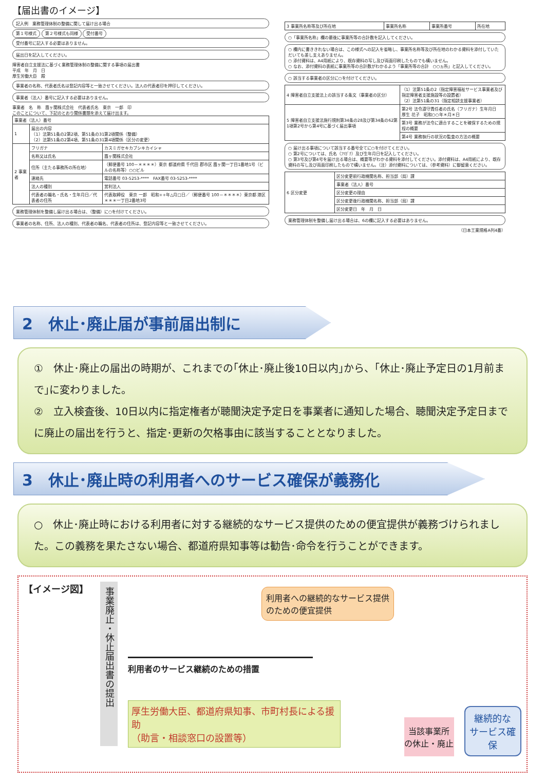【届出書のイメージ】
記入例　業務管理体制の整備に関して届け出る場合
第１号様式 第２号様式も同様 受付番号
受付番号に記入する必要はありません。
届出日を記入してください。
障害者自立支援法に基づく業務管理体制の整備に関する事項の届出書
平成　年　月　日
厚生労働大臣　殿
事業者の名称、代表者氏名は登記内容等と一致させてください。法人の代表者印を押印してください。
事業者（法人）番号に記入する必要はありません。
事業者　名　称　霞ヶ関株式会社　代表者氏名　東京　一郎　印
このことについて、下記のとおり関係書類を添えて届け出ます。
| 事業者（法人）番号 | | |
| 1 | 届出の内容 （1）法第51条の2第2項、第51条の31第2項関係（整備） （2）法第51条の2第4項、第51条の31第4項関係（区分の変更） | |
| 2 事業者 | フリガナ | カスミガセキカブシキカイシャ |
| | 名称又は氏名 | 霞ヶ関株式会社 |
| | 住所（主たる事務所の所在地） | （郵便番号 100－＊＊＊＊）東京 都道府県 千代田 郡市区 霞ヶ関一丁目1番地1号（ビルの名称等）○○ビル |
| | 連絡先 | 電話番号 03-5253-**** FAX番号 03-5253-**** |
| | 法人の種別 | 営利法人 |
| | 代表者の職名・氏名・生年月日／代表者の住所 | 代表取締役 東京 一郎 昭和++年△月□日／（郵便番号 100－＊＊＊＊）東京都 港区 ＊＊＊一丁目2番地3号 |
業務管理体制を整備し届け出る場合は、（整備）に○を付けてください。
事業者の名称、住所、法人の種別、代表者の職名、代表者の住所は、登記内容等と一致させてください。
| 3 事業所名称等及び所在地 | 事業所名称 | 事業所番号 | 所在地 |
○「事業所名称」欄の最後に事業所等の合計数を記入してください。
○ 欄内に書ききれない場合は、この様式への記入を省略し、事業所名称等及び所在地のわかる資料を添付していただいても差し支えありません。
○ 添付資料は、A4用紙により、既存資料の写し及び両面印刷したものでも構いません。
○ なお、添付資料の表紙に事業所等の合計数がわかるよう「事業所等の合計　○○ヵ所」と記入してください。
○ 該当する事業者の区分に○を付けてください。
| 4 障害者自立支援法上の該当する条文（事業者の区分） | （1）法第51条の2（指定障害福祉サービス事業者及び指定障害者支援施設等の設置者） （2）法第51条の31（指定相談支援事業者） |
| 5 障害者自立支援法施行規則第34条の28及び第34条の62第1項第2号から第4号に基づく届出事項 | 第2号 法令遵守責任者の氏名（フリガナ）生年月日 厚生 花子 昭和○○年＊月＊日 |
| | 第3号 業務が法令に適合することを確保するための規程の概要 |
| | 第4号 業務執行の状況の監査の方法の概要 |
○ 届け出る事項について該当する番号全てに○を付けてください。
○ 第2号については、氏名（ﾌﾘｶﾞﾅ）及び生年月日を記入してください。
○ 第3号及び第4号を届け出る場合は、概要等がわかる資料を添付してください。添付資料は、A4用紙により、既存資料の写し及び両面印刷したもので構いません。（注）添付資料については、（参考資料）に御留意ください。
| 6 区分変更 | 区分変更前行政機関名称、担当部（局）課 |
| | 事業者（法人）番号 |
| | 区分変更の理由 |
| | 区分変更後行政機関名称、担当部（局）課 |
| | 区分変更日 年 月 日 |
業務管理体制を整備し届け出る場合は、6の欄に記入する必要はありません。
（日本工業規格A列4番）
2　休止･廃止届が事前届出制に
①　休止･廃止の届出の時期が、これまでの｢休止･廃止後10日以内｣から、｢休止･廃止予定日の1月前まで｣に変わりました。
②　立入検査後、10日以内に指定権者が聴聞決定予定日を事業者に通知した場合、聴聞決定予定日までに廃止の届出を行うと、指定･更新の欠格事由に該当することとなりました。
3　休止･廃止時の利用者へのサービス確保が義務化
○　休止･廃止時における利用者に対する継続的なサービス提供のための便宜提供が義務づけられました。この義務を果たさない場合、都道府県知事等は勧告･命令を行うことができます。
【イメージ図】
事業廃止・休止届出書の提出
利用者への継続的なサービス提供のための便宜提供
利用者のサービス継続のための措置
厚生労働大臣、都道府県知事、市町村長による援助
（助言・相談窓口の設置等）
当該事業所
の休止・廃止
継続的な
サービス確保